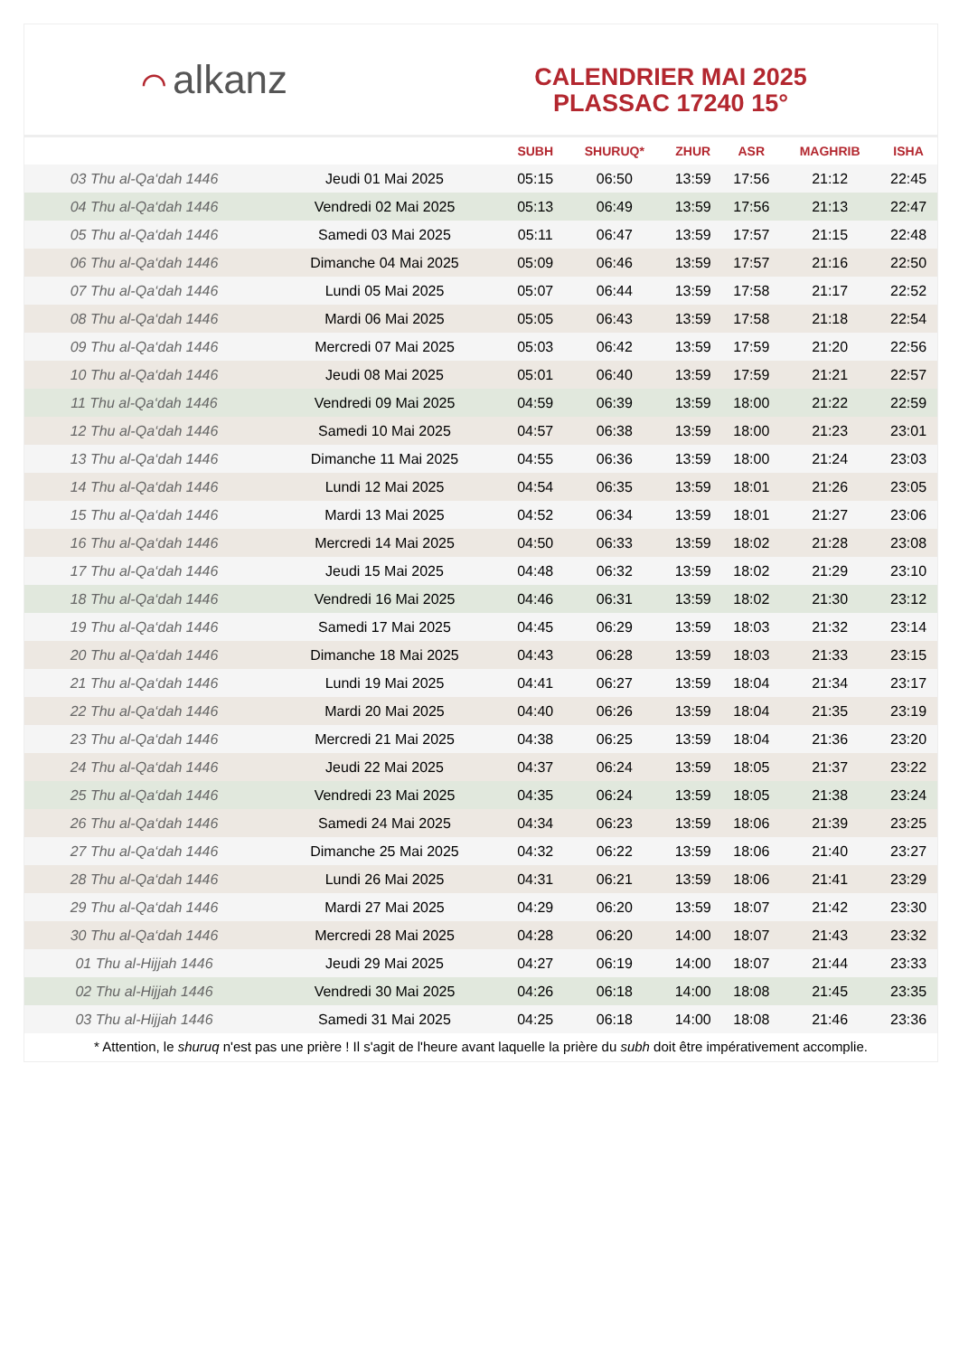⌒ alkanz
CALENDRIER MAI 2025
PLASSAC 17240 15°
| | | SUBH | SHURUQ* | ZHUR | ASR | MAGHRIB | ISHA |
| --- | --- | --- | --- | --- | --- | --- | --- |
| 03 Thu al-Qa‘dah 1446 | Jeudi 01 Mai 2025 | 05:15 | 06:50 | 13:59 | 17:56 | 21:12 | 22:45 |
| 04 Thu al-Qa‘dah 1446 | Vendredi 02 Mai 2025 | 05:13 | 06:49 | 13:59 | 17:56 | 21:13 | 22:47 |
| 05 Thu al-Qa‘dah 1446 | Samedi 03 Mai 2025 | 05:11 | 06:47 | 13:59 | 17:57 | 21:15 | 22:48 |
| 06 Thu al-Qa‘dah 1446 | Dimanche 04 Mai 2025 | 05:09 | 06:46 | 13:59 | 17:57 | 21:16 | 22:50 |
| 07 Thu al-Qa‘dah 1446 | Lundi 05 Mai 2025 | 05:07 | 06:44 | 13:59 | 17:58 | 21:17 | 22:52 |
| 08 Thu al-Qa‘dah 1446 | Mardi 06 Mai 2025 | 05:05 | 06:43 | 13:59 | 17:58 | 21:18 | 22:54 |
| 09 Thu al-Qa‘dah 1446 | Mercredi 07 Mai 2025 | 05:03 | 06:42 | 13:59 | 17:59 | 21:20 | 22:56 |
| 10 Thu al-Qa‘dah 1446 | Jeudi 08 Mai 2025 | 05:01 | 06:40 | 13:59 | 17:59 | 21:21 | 22:57 |
| 11 Thu al-Qa‘dah 1446 | Vendredi 09 Mai 2025 | 04:59 | 06:39 | 13:59 | 18:00 | 21:22 | 22:59 |
| 12 Thu al-Qa‘dah 1446 | Samedi 10 Mai 2025 | 04:57 | 06:38 | 13:59 | 18:00 | 21:23 | 23:01 |
| 13 Thu al-Qa‘dah 1446 | Dimanche 11 Mai 2025 | 04:55 | 06:36 | 13:59 | 18:00 | 21:24 | 23:03 |
| 14 Thu al-Qa‘dah 1446 | Lundi 12 Mai 2025 | 04:54 | 06:35 | 13:59 | 18:01 | 21:26 | 23:05 |
| 15 Thu al-Qa‘dah 1446 | Mardi 13 Mai 2025 | 04:52 | 06:34 | 13:59 | 18:01 | 21:27 | 23:06 |
| 16 Thu al-Qa‘dah 1446 | Mercredi 14 Mai 2025 | 04:50 | 06:33 | 13:59 | 18:02 | 21:28 | 23:08 |
| 17 Thu al-Qa‘dah 1446 | Jeudi 15 Mai 2025 | 04:48 | 06:32 | 13:59 | 18:02 | 21:29 | 23:10 |
| 18 Thu al-Qa‘dah 1446 | Vendredi 16 Mai 2025 | 04:46 | 06:31 | 13:59 | 18:02 | 21:30 | 23:12 |
| 19 Thu al-Qa‘dah 1446 | Samedi 17 Mai 2025 | 04:45 | 06:29 | 13:59 | 18:03 | 21:32 | 23:14 |
| 20 Thu al-Qa‘dah 1446 | Dimanche 18 Mai 2025 | 04:43 | 06:28 | 13:59 | 18:03 | 21:33 | 23:15 |
| 21 Thu al-Qa‘dah 1446 | Lundi 19 Mai 2025 | 04:41 | 06:27 | 13:59 | 18:04 | 21:34 | 23:17 |
| 22 Thu al-Qa‘dah 1446 | Mardi 20 Mai 2025 | 04:40 | 06:26 | 13:59 | 18:04 | 21:35 | 23:19 |
| 23 Thu al-Qa‘dah 1446 | Mercredi 21 Mai 2025 | 04:38 | 06:25 | 13:59 | 18:04 | 21:36 | 23:20 |
| 24 Thu al-Qa‘dah 1446 | Jeudi 22 Mai 2025 | 04:37 | 06:24 | 13:59 | 18:05 | 21:37 | 23:22 |
| 25 Thu al-Qa‘dah 1446 | Vendredi 23 Mai 2025 | 04:35 | 06:24 | 13:59 | 18:05 | 21:38 | 23:24 |
| 26 Thu al-Qa‘dah 1446 | Samedi 24 Mai 2025 | 04:34 | 06:23 | 13:59 | 18:06 | 21:39 | 23:25 |
| 27 Thu al-Qa‘dah 1446 | Dimanche 25 Mai 2025 | 04:32 | 06:22 | 13:59 | 18:06 | 21:40 | 23:27 |
| 28 Thu al-Qa‘dah 1446 | Lundi 26 Mai 2025 | 04:31 | 06:21 | 13:59 | 18:06 | 21:41 | 23:29 |
| 29 Thu al-Qa‘dah 1446 | Mardi 27 Mai 2025 | 04:29 | 06:20 | 13:59 | 18:07 | 21:42 | 23:30 |
| 30 Thu al-Qa‘dah 1446 | Mercredi 28 Mai 2025 | 04:28 | 06:20 | 14:00 | 18:07 | 21:43 | 23:32 |
| 01 Thu al-Hijjah 1446 | Jeudi 29 Mai 2025 | 04:27 | 06:19 | 14:00 | 18:07 | 21:44 | 23:33 |
| 02 Thu al-Hijjah 1446 | Vendredi 30 Mai 2025 | 04:26 | 06:18 | 14:00 | 18:08 | 21:45 | 23:35 |
| 03 Thu al-Hijjah 1446 | Samedi 31 Mai 2025 | 04:25 | 06:18 | 14:00 | 18:08 | 21:46 | 23:36 |
* Attention, le shuruq n'est pas une prière ! Il s'agit de l'heure avant laquelle la prière du subh doit être impérativement accomplie.